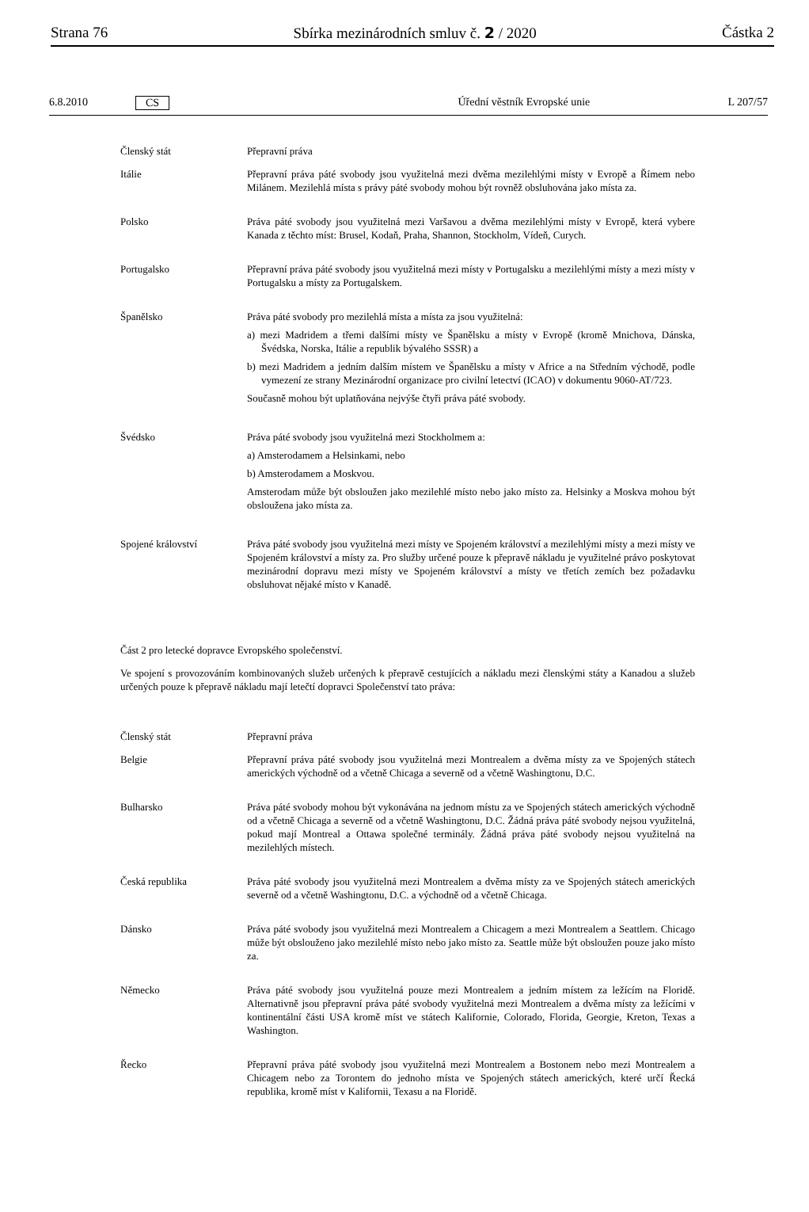Strana 76 Sbírka mezinárodních smluv č. 2 / 2020 Částka 2
6.8.2010 CS Úřední věstník Evropské unie L 207/57
| Členský stát | Přepravní práva |
| Itálie | Přepravní práva páté svobody jsou využitelná mezi dvěma mezilehlými místy v Evropě a Římem nebo Milánem. Mezilehlá místa s právy páté svobody mohou být rovněž obsluhována jako místa za. |
| Polsko | Práva páté svobody jsou využitelná mezi Varšavou a dvěma mezilehlými místy v Evropě, která vybere Kanada z těchto míst: Brusel, Kodaň, Praha, Shannon, Stockholm, Vídeň, Curych. |
| Portugalsko | Přepravní práva páté svobody jsou využitelná mezi místy v Portugalsku a mezilehlými místy a mezi místy v Portugalsku a místy za Portugalskem. |
| Španělsko | Práva páté svobody pro mezilehlá místa a místa za jsou využitelná: a) mezi Madridem a třemi dalšími místy ve Španělsku a místy v Evropě (kromě Mnichova, Dánska, Švédska, Norska, Itálie a republik bývalého SSSR) a b) mezi Madridem a jedním dalším místem ve Španělsku a místy v Africe a na Středním východě, podle vymezení ze strany Mezinárodní organizace pro civilní letectví (ICAO) v dokumentu 9060-AT/723. Současně mohou být uplatňována nejvýše čtyři práva páté svobody. |
| Švédsko | Práva páté svobody jsou využitelná mezi Stockholmem a: a) Amsterodamem a Helsinkami, nebo b) Amsterodamem a Moskvou. Amsterodam může být obsloužen jako mezilehlé místo nebo jako místo za. Helsinky a Moskva mohou být obsloužena jako místa za. |
| Spojené království | Práva páté svobody jsou využitelná mezi místy ve Spojeném království a mezilehlými místy a mezi místy ve Spojeném království a místy za. Pro služby určené pouze k přepravě nákladu je využitelné právo poskytovat mezinárodní dopravu mezi místy ve Spojeném království a místy ve třetích zemích bez požadavku obsluhovat nějaké místo v Kanadě. |
Část 2 pro letecké dopravce Evropského společenství.
Ve spojení s provozováním kombinovaných služeb určených k přepravě cestujících a nákladu mezi členskými státy a Kanadou a služeb určených pouze k přepravě nákladu mají letečtí dopravci Společenství tato práva:
| Členský stát | Přepravní práva |
| Belgie | Přepravní práva páté svobody jsou využitelná mezi Montrealem a dvěma místy za ve Spojených státech amerických východně od a včetně Chicaga a severně od a včetně Washingtonu, D.C. |
| Bulharsko | Práva páté svobody mohou být vykonávána na jednom místu za ve Spojených státech amerických východně od a včetně Chicaga a severně od a včetně Washingtonu, D.C. Žádná práva páté svobody nejsou využitelná, pokud mají Montreal a Ottawa společné terminály. Žádná práva páté svobody nejsou využitelná na mezilehlých místech. |
| Česká republika | Práva páté svobody jsou využitelná mezi Montrealem a dvěma místy za ve Spojených státech amerických severně od a včetně Washingtonu, D.C. a východně od a včetně Chicaga. |
| Dánsko | Práva páté svobody jsou využitelná mezi Montrealem a Chicagem a mezi Montrealem a Seattlem. Chicago může být obslouženo jako mezilehlé místo nebo jako místo za. Seattle může být obsloužen pouze jako místo za. |
| Německo | Práva páté svobody jsou využitelná pouze mezi Montrealem a jedním místem za ležícím na Floridě. Alternativně jsou přepravní práva páté svobody využitelná mezi Montrealem a dvěma místy za ležícími v kontinentální části USA kromě míst ve státech Kalifornie, Colorado, Florida, Georgie, Kreton, Texas a Washington. |
| Řecko | Přepravní práva páté svobody jsou využitelná mezi Montrealem a Bostonem nebo mezi Montrealem a Chicagem nebo za Torontem do jednoho místa ve Spojených státech amerických, které určí Řecká republika, kromě míst v Kalifornii, Texasu a na Floridě. |